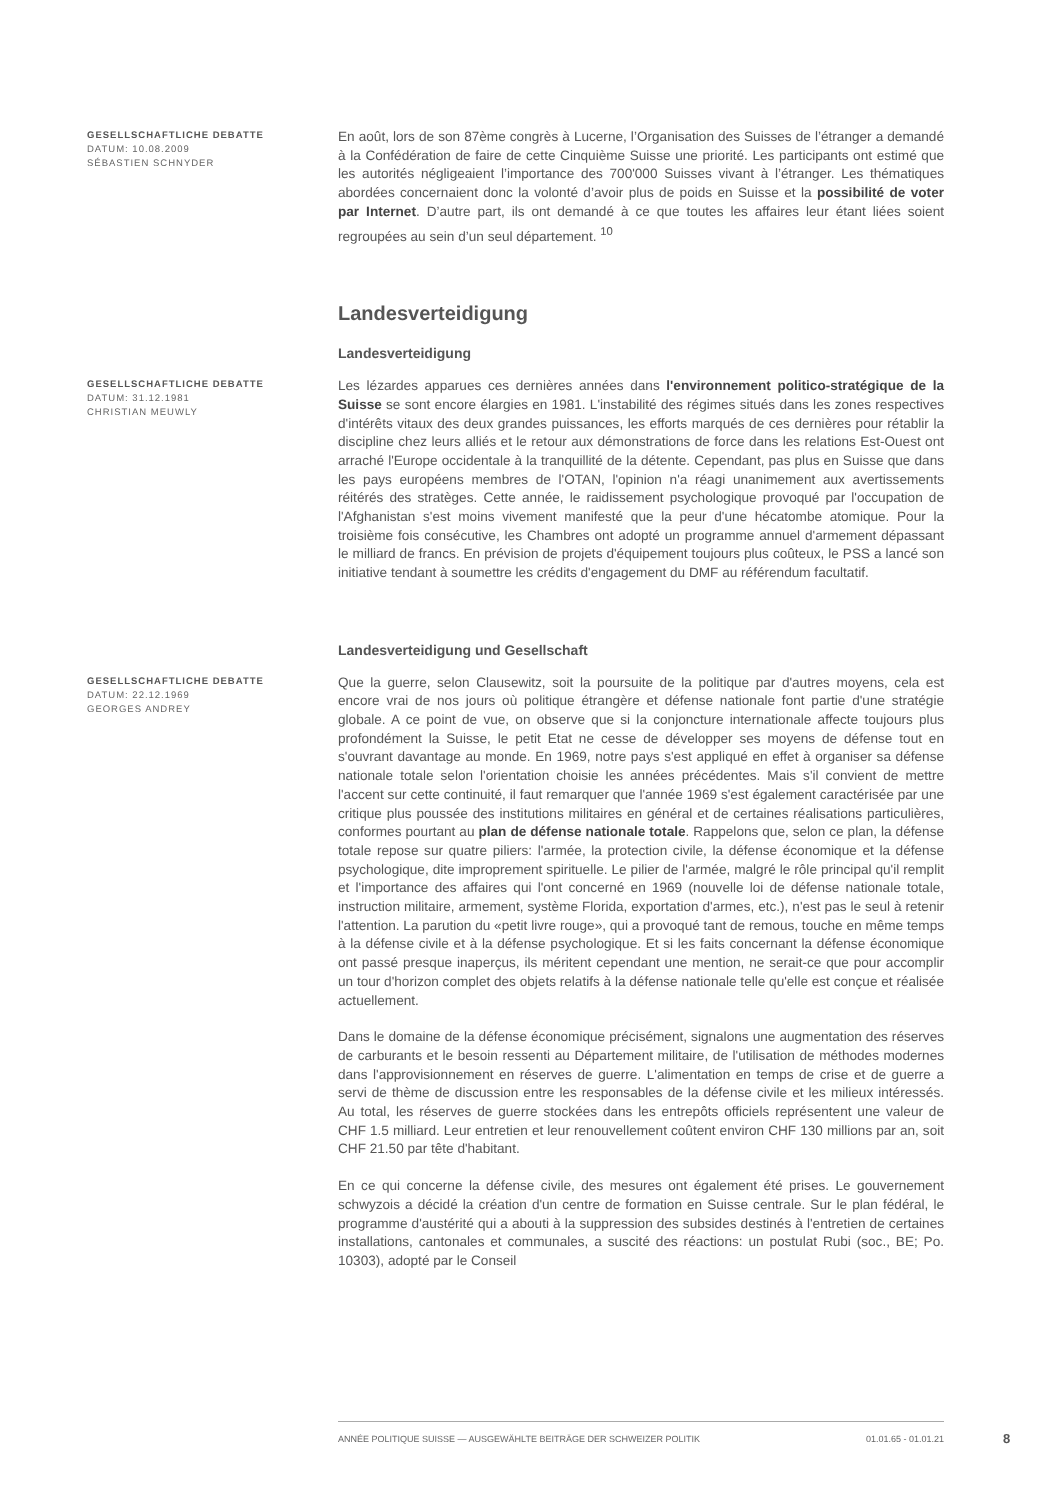GESELLSCHAFTLICHE DEBATTE
DATUM: 10.08.2009
SÉBASTIEN SCHNYDER
En août, lors de son 87ème congrès à Lucerne, l’Organisation des Suisses de l’étranger a demandé à la Confédération de faire de cette Cinquième Suisse une priorité. Les participants ont estimé que les autorités négligeaient l’importance des 700'000 Suisses vivant à l’étranger. Les thématiques abordées concernaient donc la volonté d’avoir plus de poids en Suisse et la possibilité de voter par Internet. D’autre part, ils ont demandé à ce que toutes les affaires leur étant liées soient regroupées au sein d’un seul département. <sup>10</sup>
Landesverteidigung
Landesverteidigung
GESELLSCHAFTLICHE DEBATTE
DATUM: 31.12.1981
CHRISTIAN MEUWLY
Les lézardes apparues ces dernières années dans l'environnement politico-stratégique de la Suisse se sont encore élargies en 1981. L'instabilité des régimes situés dans les zones respectives d'intérêts vitaux des deux grandes puissances, les efforts marqués de ces dernières pour rétablir la discipline chez leurs alliés et le retour aux démonstrations de force dans les relations Est-Ouest ont arraché l'Europe occidentale à la tranquillité de la détente. Cependant, pas plus en Suisse que dans les pays européens membres de l'OTAN, l'opinion n'a réagi unanimement aux avertissements réitérés des stratèges. Cette année, le raidissement psychologique provoqué par l'occupation de l'Afghanistan s'est moins vivement manifesté que la peur d'une hécatombe atomique. Pour la troisième fois consécutive, les Chambres ont adopté un programme annuel d'armement dépassant le milliard de francs. En prévision de projets d'équipement toujours plus coûteux, le PSS a lancé son initiative tendant à soumettre les crédits d'engagement du DMF au référendum facultatif.
Landesverteidigung und Gesellschaft
GESELLSCHAFTLICHE DEBATTE
DATUM: 22.12.1969
GEORGES ANDREY
Que la guerre, selon Clausewitz, soit la poursuite de la politique par d'autres moyens, cela est encore vrai de nos jours où politique étrangère et défense nationale font partie d'une stratégie globale. A ce point de vue, on observe que si la conjoncture internationale affecte toujours plus profondément la Suisse, le petit Etat ne cesse de développer ses moyens de défense tout en s'ouvrant davantage au monde. En 1969, notre pays s'est appliqué en effet à organiser sa défense nationale totale selon l'orientation choisie les années précédentes. Mais s'il convient de mettre l'accent sur cette continuité, il faut remarquer que l'année 1969 s'est également caractérisée par une critique plus poussée des institutions militaires en général et de certaines réalisations particulières, conformes pourtant au plan de défense nationale totale. Rappelons que, selon ce plan, la défense totale repose sur quatre piliers: l'armée, la protection civile, la défense économique et la défense psychologique, dite improprement spirituelle. Le pilier de l'armée, malgré le rôle principal qu'il remplit et l'importance des affaires qui l'ont concerné en 1969 (nouvelle loi de défense nationale totale, instruction militaire, armement, système Florida, exportation d'armes, etc.), n'est pas le seul à retenir l'attention. La parution du «petit livre rouge», qui a provoqué tant de remous, touche en même temps à la défense civile et à la défense psychologique. Et si les faits concernant la défense économique ont passé presque inaperçus, ils méritent cependant une mention, ne serait-ce que pour accomplir un tour d'horizon complet des objets relatifs à la défense nationale telle qu'elle est conçue et réalisée actuellement.
Dans le domaine de la défense économique précisément, signalons une augmentation des réserves de carburants et le besoin ressenti au Département militaire, de l'utilisation de méthodes modernes dans l'approvisionnement en réserves de guerre. L'alimentation en temps de crise et de guerre a servi de thème de discussion entre les responsables de la défense civile et les milieux intéressés. Au total, les réserves de guerre stockées dans les entrepôts officiels représentent une valeur de CHF 1.5 milliard. Leur entretien et leur renouvellement coûtent environ CHF 130 millions par an, soit CHF 21.50 par tête d'habitant.
En ce qui concerne la défense civile, des mesures ont également été prises. Le gouvernement schwyzois a décidé la création d'un centre de formation en Suisse centrale. Sur le plan fédéral, le programme d'austérité qui a abouti à la suppression des subsides destinés à l'entretien de certaines installations, cantonales et communales, a suscité des réactions: un postulat Rubi (soc., BE; Po. 10303), adopté par le Conseil
ANNÉE POLITIQUE SUISSE — AUSGEWÄHLTE BEITRÄGE DER SCHWEIZER POLITIK 01.01.65 - 01.01.21
8